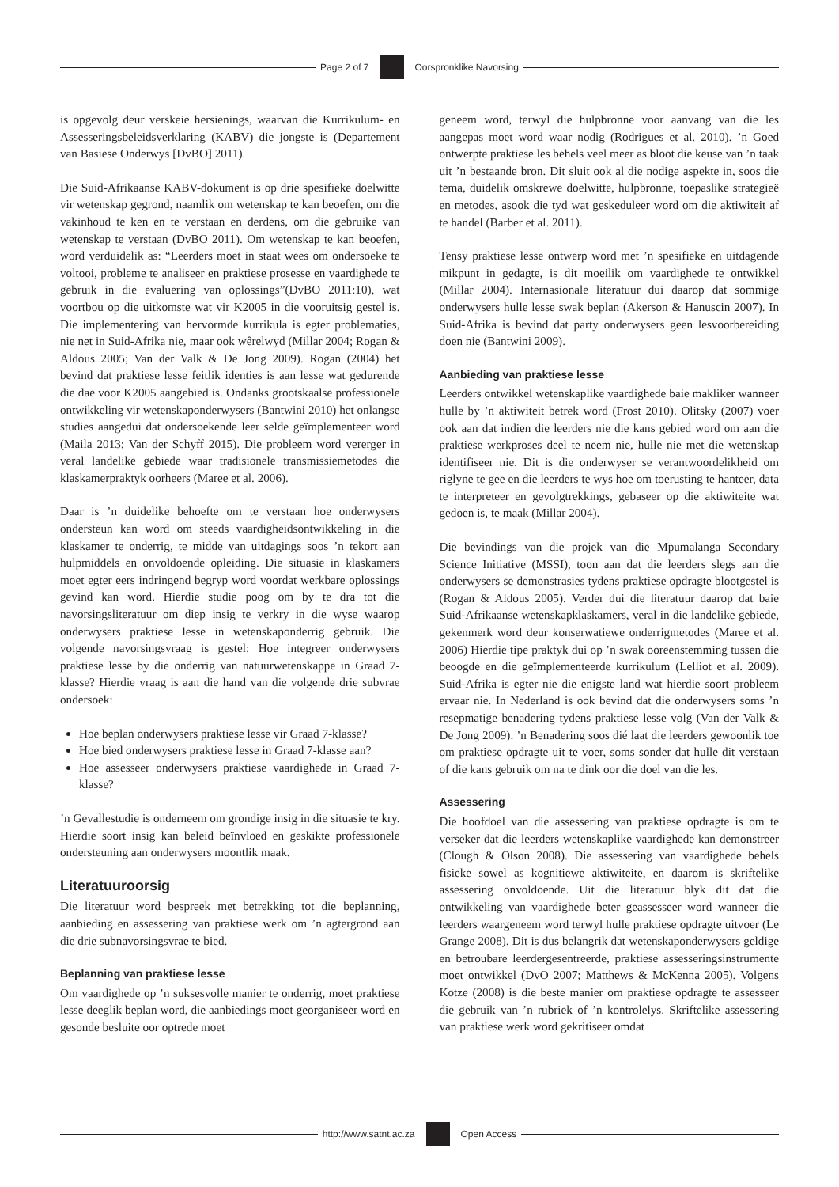Page 2 of 7 Oorspronklike Navorsing
is opgevolg deur verskeie hersienings, waarvan die Kurrikulum- en Assesseringsbeleidsverklaring (KABV) die jongste is (Departement van Basiese Onderwys [DvBO] 2011).
Die Suid-Afrikaanse KABV-dokument is op drie spesifieke doelwitte vir wetenskap gegrond, naamlik om wetenskap te kan beoefen, om die vakinhoud te ken en te verstaan en derdens, om die gebruike van wetenskap te verstaan (DvBO 2011). Om wetenskap te kan beoefen, word verduidelik as: “Leerders moet in staat wees om ondersoeke te voltooi, probleme te analiseer en praktiese prosesse en vaardighede te gebruik in die evaluering van oplossings”(DvBO 2011:10), wat voortbou op die uitkomste wat vir K2005 in die vooruitsig gestel is. Die implementering van hervormde kurrikula is egter problematies, nie net in Suid-Afrika nie, maar ook wêrelwyd (Millar 2004; Rogan & Aldous 2005; Van der Valk & De Jong 2009). Rogan (2004) het bevind dat praktiese lesse feitlik identies is aan lesse wat gedurende die dae voor K2005 aangebied is. Ondanks grootskaalse professionele ontwikkeling vir wetenskaponderwysers (Bantwini 2010) het onlangse studies aangedui dat ondersoekende leer selde geïmplementeer word (Maila 2013; Van der Schyff 2015). Die probleem word vererger in veral landelike gebiede waar tradisionele transmissiemetodes die klaskamerpraktyk oorheers (Maree et al. 2006).
Daar is ’n duidelike behoefte om te verstaan hoe onderwysers ondersteun kan word om steeds vaardigheidsontwikkeling in die klaskamer te onderrig, te midde van uitdagings soos ’n tekort aan hulpmiddels en onvoldoende opleiding. Die situasie in klaskamers moet egter eers indringend begryp word voordat werkbare oplossings gevind kan word. Hierdie studie poog om by te dra tot die navorsingsliteratuur om diep insig te verkry in die wyse waarop onderwysers praktiese lesse in wetenskaponderrig gebruik. Die volgende navorsingsvraag is gestel: Hoe integreer onderwysers praktiese lesse by die onderrig van natuurwetenskappe in Graad 7-klasse? Hierdie vraag is aan die hand van die volgende drie subvrae ondersoek:
Hoe beplan onderwysers praktiese lesse vir Graad 7-klasse?
Hoe bied onderwysers praktiese lesse in Graad 7-klasse aan?
Hoe assesseer onderwysers praktiese vaardighede in Graad 7-klasse?
’n Gevallestudie is onderneem om grondige insig in die situasie te kry. Hierdie soort insig kan beleid beïnvloed en geskikte professionele ondersteuning aan onderwysers moontlik maak.
Literatuuroorsig
Die literatuur word bespreek met betrekking tot die beplanning, aanbieding en assessering van praktiese werk om ’n agtergrond aan die drie subnavorsingsvrae te bied.
Beplanning van praktiese lesse
Om vaardighede op ’n suksesvolle manier te onderrig, moet praktiese lesse deeglik beplan word, die aanbiedings moet georganiseer word en gesonde besluite oor optrede moet
geneem word, terwyl die hulpbronne voor aanvang van die les aangepas moet word waar nodig (Rodrigues et al. 2010). ’n Goed ontwerpte praktiese les behels veel meer as bloot die keuse van ’n taak uit ’n bestaande bron. Dit sluit ook al die nodige aspekte in, soos die tema, duidelik omskrewe doelwitte, hulpbronne, toepaslike strategieë en metodes, asook die tyd wat geskeduleer word om die aktiwiteit af te handel (Barber et al. 2011).
Tensy praktiese lesse ontwerp word met ’n spesifieke en uitdagende mikpunt in gedagte, is dit moeilik om vaardighede te ontwikkel (Millar 2004). Internasionale literatuur dui daarop dat sommige onderwysers hulle lesse swak beplan (Akerson & Hanuscin 2007). In Suid-Afrika is bevind dat party onderwysers geen lesvoorbereiding doen nie (Bantwini 2009).
Aanbieding van praktiese lesse
Leerders ontwikkel wetenskaplike vaardighede baie makliker wanneer hulle by ’n aktiwiteit betrek word (Frost 2010). Olitsky (2007) voer ook aan dat indien die leerders nie die kans gebied word om aan die praktiese werkproses deel te neem nie, hulle nie met die wetenskap identifiseer nie. Dit is die onderwyser se verantwoordelikheid om riglyne te gee en die leerders te wys hoe om toerusting te hanteer, data te interpreteer en gevolgtrekkings, gebaseer op die aktiwiteite wat gedoen is, te maak (Millar 2004).
Die bevindings van die projek van die Mpumalanga Secondary Science Initiative (MSSI), toon aan dat die leerders slegs aan die onderwysers se demonstrasies tydens praktiese opdragte blootgestel is (Rogan & Aldous 2005). Verder dui die literatuur daarop dat baie Suid-Afrikaanse wetenskapklaskamers, veral in die landelike gebiede, gekenmerk word deur konserwatiewe onderrigmetodes (Maree et al. 2006) Hierdie tipe praktyk dui op ’n swak ooreenstemming tussen die beoogde en die geïmplementeerde kurrikulum (Lelliot et al. 2009). Suid-Afrika is egter nie die enigste land wat hierdie soort probleem ervaar nie. In Nederland is ook bevind dat die onderwysers soms ’n resepmatige benadering tydens praktiese lesse volg (Van der Valk & De Jong 2009). ’n Benadering soos dié laat die leerders gewoonlik toe om praktiese opdragte uit te voer, soms sonder dat hulle dit verstaan of die kans gebruik om na te dink oor die doel van die les.
Assessering
Die hoofdoel van die assessering van praktiese opdragte is om te verseker dat die leerders wetenskaplike vaardighede kan demonstreer (Clough & Olson 2008). Die assessering van vaardighede behels fisieke sowel as kognitiewe aktiwiteite, en daarom is skriftelike assessering onvoldoende. Uit die literatuur blyk dit dat die ontwikkeling van vaardighede beter geassesseer word wanneer die leerders waargeneem word terwyl hulle praktiese opdragte uitvoer (Le Grange 2008). Dit is dus belangrik dat wetenskaponderwysers geldige en betroubare leerdergesentreerde, praktiese assesseringsinstrumente moet ontwikkel (DvO 2007; Matthews & McKenna 2005). Volgens Kotze (2008) is die beste manier om praktiese opdragte te assesseer die gebruik van ’n rubriek of ’n kontrolelys. Skriftelike assessering van praktiese werk word gekritiseer omdat
http://www.satnt.ac.za Open Access